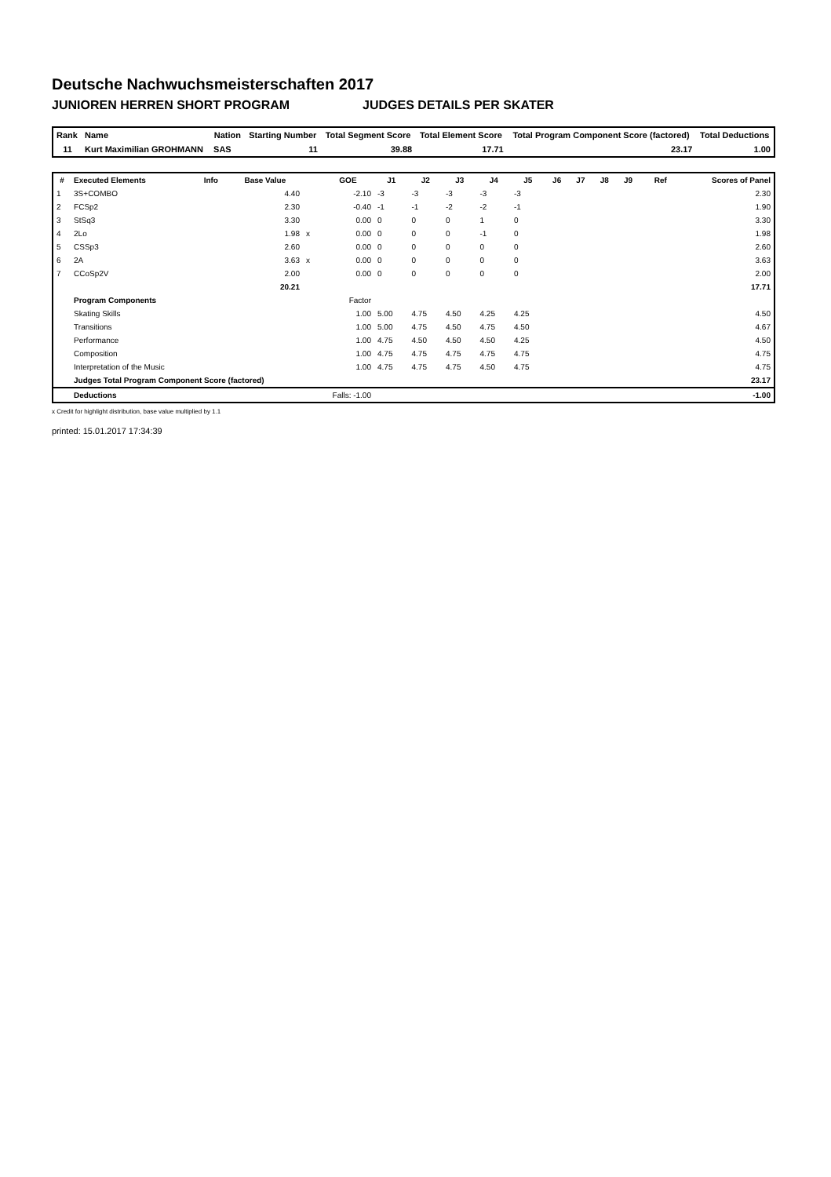Deutsche Nachwuchsmeisterschaften 2017
JUNIOREN HERREN SHORT PROGRAM JUDGES DETAILS PER SKATER
| Rank | Name | Nation | Starting Number | Total Segment Score | Total Element Score | Total Program Component Score (factored) | Total Deductions |
| --- | --- | --- | --- | --- | --- | --- | --- |
| 11 | Kurt Maximilian GROHMANN | SAS | 11 | 39.88 | 17.71 | 23.17 | 1.00 |
| # | Executed Elements | Info | Base Value | | GOE | J1 | J2 | J3 | J4 | J5 | J6 | J7 | J8 | J9 | Ref | Scores of Panel |
| --- | --- | --- | --- | --- | --- | --- | --- | --- | --- | --- | --- | --- | --- | --- | --- | --- |
| 1 | 3S+COMBO | | 4.40 | | -2.10 | -3 | -3 | -3 | -3 | -3 | | | | | | 2.30 |
| 2 | FCSp2 | | 2.30 | | -0.40 | -1 | -1 | -2 | -2 | -1 | | | | | | 1.90 |
| 3 | StSq3 | | 3.30 | | 0.00 | 0 | 0 | 0 | 1 | 0 | | | | | | 3.30 |
| 4 | 2Lo | | 1.98 | x | 0.00 | 0 | 0 | 0 | -1 | 0 | | | | | | 1.98 |
| 5 | CSSp3 | | 2.60 | | 0.00 | 0 | 0 | 0 | 0 | 0 | | | | | | 2.60 |
| 6 | 2A | | 3.63 | x | 0.00 | 0 | 0 | 0 | 0 | 0 | | | | | | 3.63 |
| 7 | CCoSp2V | | 2.00 | | 0.00 | 0 | 0 | 0 | 0 | 0 | | | | | | 2.00 |
| | | | 20.21 | | | | | | | | | | | | | 17.71 |
| | Program Components | | | | Factor | | | | | | | | | | | |
| | Skating Skills | | | | 1.00 | 5.00 | 4.75 | 4.50 | 4.25 | 4.25 | | | | | | 4.50 |
| | Transitions | | | | 1.00 | 5.00 | 4.75 | 4.50 | 4.75 | 4.50 | | | | | | 4.67 |
| | Performance | | | | 1.00 | 4.75 | 4.50 | 4.50 | 4.50 | 4.25 | | | | | | 4.50 |
| | Composition | | | | 1.00 | 4.75 | 4.75 | 4.75 | 4.75 | 4.75 | | | | | | 4.75 |
| | Interpretation of the Music | | | | 1.00 | 4.75 | 4.75 | 4.75 | 4.50 | 4.75 | | | | | | 4.75 |
| | Judges Total Program Component Score (factored) | | | | | | | | | | | | | | | 23.17 |
| | Deductions | | | Falls: -1.00 | | | | | | | | | | | | -1.00 |
x Credit for highlight distribution, base value multiplied by 1.1
printed: 15.01.2017 17:34:39